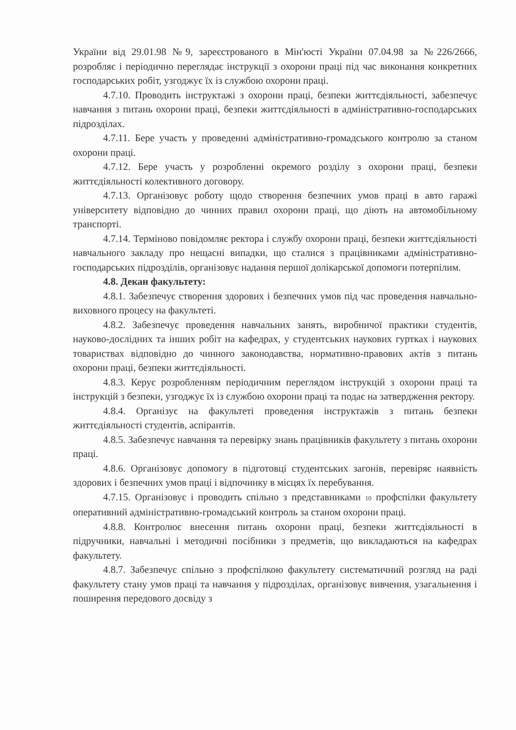України від 29.01.98 №9, зареєстрованого в Мін'юсті України 07.04.98 за №226/2666, розробляє і періодично переглядає інструкції з охорони праці під час виконання конкретних господарських робіт, узгоджує їх із службою охорони праці.
4.7.10. Проводить інструктажі з охорони праці, безпеки життєдіяльності, забезпечує навчання з питань охорони праці, безпеки життєдіяльності в адміністративно-господарських підрозділах.
4.7.11. Бере участь у проведенні адміністративно-громадського контролю за станом охорони праці.
4.7.12. Бере участь у розробленні окремого розділу з охорони праці, безпеки життєдіяльності колективного договору.
4.7.13. Організовує роботу щодо створення безпечних умов праці в авто гаражі університету відповідно до чинних правил охорони праці, що діють на автомобільному транспорті.
4.7.14. Терміново повідомляє ректора і службу охорони праці, безпеки життєдіяльності навчального закладу про нещасні випадки, що сталися з працівниками адміністративно-господарських підрозділів, організовує надання першої долікарської допомоги потерпілим.
4.8. Декан факультету:
4.8.1. Забезпечує створення здорових і безпечних умов під час проведення навчально-виховного процесу на факультеті.
4.8.2. Забезпечує проведення навчальних занять, виробничої практики студентів, науково-дослідних та інших робіт на кафедрах, у студентських наукових гуртках і наукових товариствах відповідно до чинного законодавства, нормативно-правових актів з питань охорони праці, безпеки життєдіяльності.
4.8.3. Керує розробленням періодичним переглядом інструкцій з охорони праці та інструкцій з безпеки, узгоджує їх із службою охорони праці та подає на затвердження ректору.
4.8.4. Організує на факультеті проведення інструктажів з питань безпеки життєдіяльності студентів, аспірантів.
4.8.5. Забезпечує навчання та перевірку знань працівників факультету з питань охорони праці.
4.8.6. Організовує допомогу в підготовці студентських загонів, перевіряє наявність здорових і безпечних умов праці і відпочинку в місцях їх перебування.
4.7.15. Організовує і проводить спільно з представниками 10 профспілки факультету оперативний адміністративно-громадський контроль за станом охорони праці.
4.8.8. Контролює внесення питань охорони праці, безпеки життєдіяльності в підручники, навчальні і методичні посібники з предметів, що викладаються на кафедрах факультету.
4.8.7. Забезпечує спільно з профспілкою факультету систематичний розгляд на раді факультету стану умов праці та навчання у підрозділах, організовує вивчення, узагальнення і поширення передового досвіду з